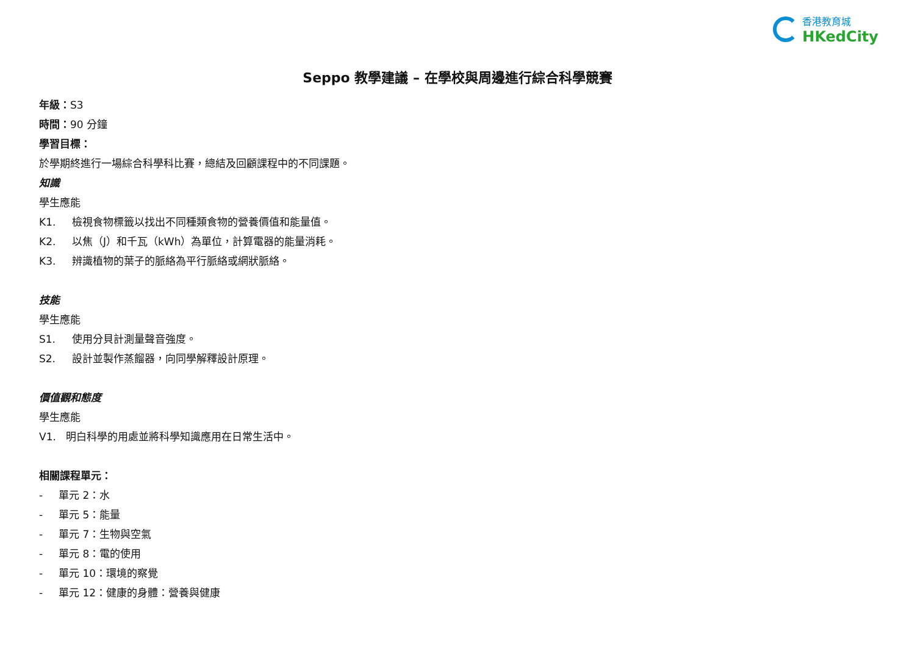香港教育城
HKedCity
Seppo 教學建議 – 在學校與周邊進行綜合科學競賽
年級：S3
時間：90 分鐘
學習目標：
於學期終進行一場綜合科學科比賽，總結及回顧課程中的不同課題。
知識
學生應能
K1. 檢視食物標籤以找出不同種類食物的營養價值和能量值。
K2. 以焦（J）和千瓦（kWh）為單位，計算電器的能量消耗。
K3. 辨識植物的葉子的脈絡為平行脈絡或網狀脈絡。
技能
學生應能
S1. 使用分貝計測量聲音強度。
S2. 設計並製作蒸餾器，向同學解釋設計原理。
價值觀和態度
學生應能
V1. 明白科學的用處並將科學知識應用在日常生活中。
相關課程單元：
- 單元 2：水
- 單元 5：能量
- 單元 7：生物與空氣
- 單元 8：電的使用
- 單元 10：環境的察覺
- 單元 12：健康的身體：營養與健康